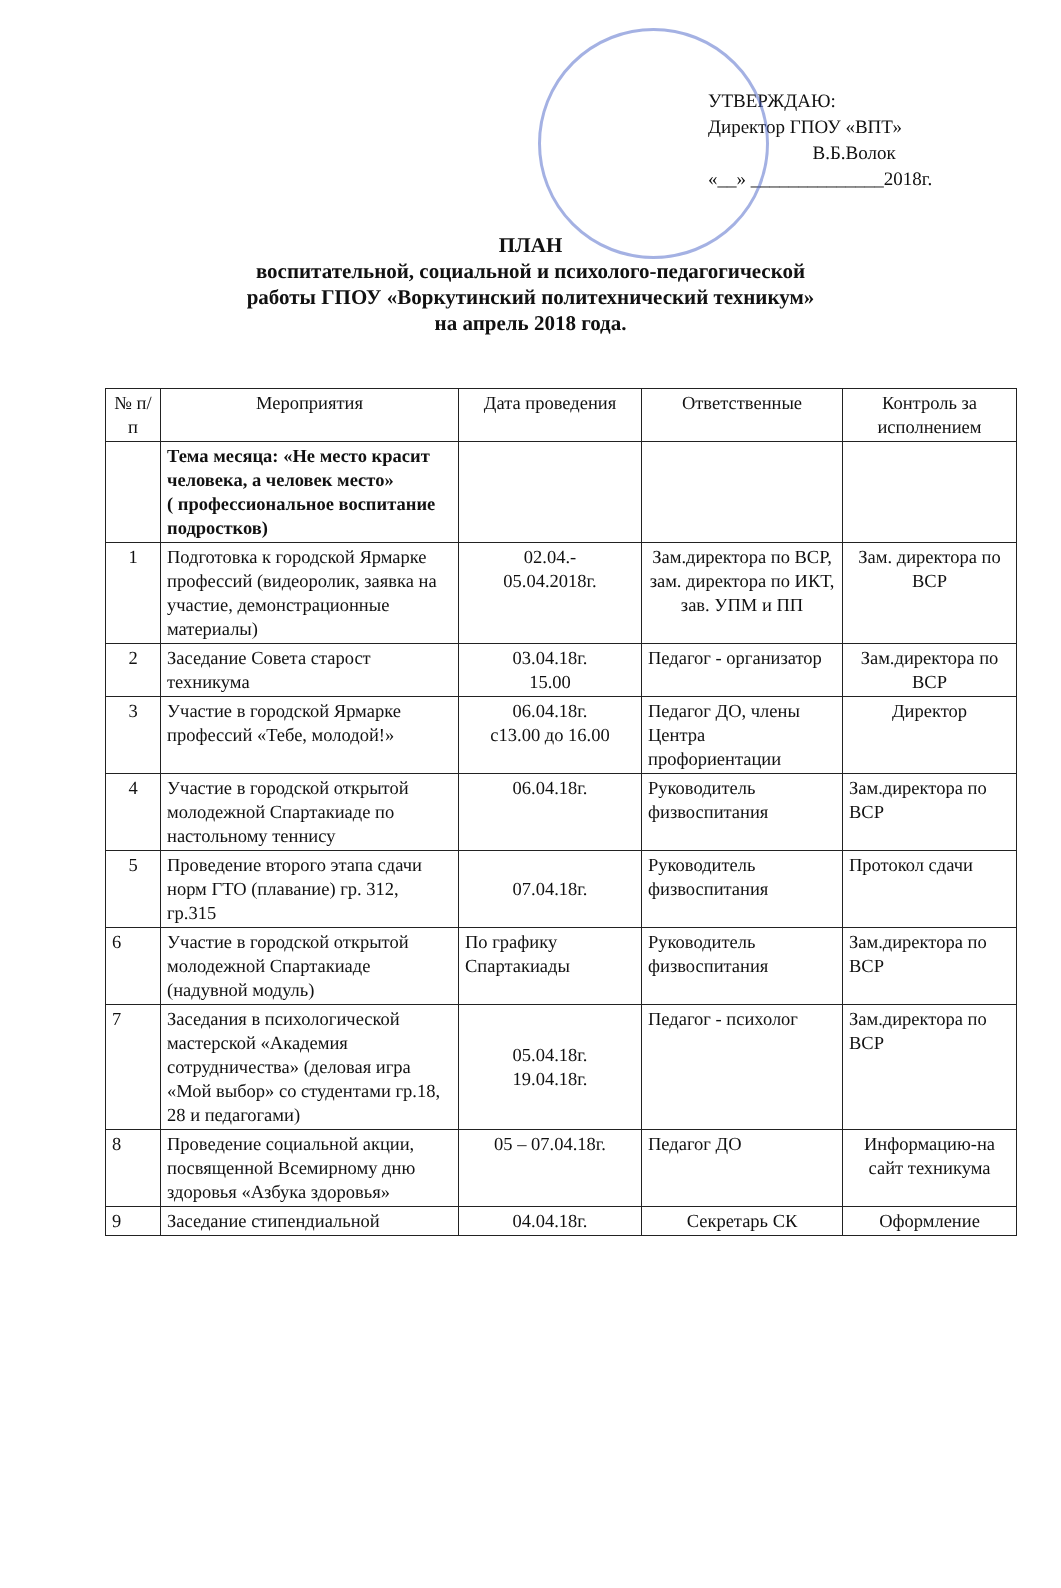УТВЕРЖДАЮ:
Директор ГПОУ «ВПТ»
В.Б.Волок
«__» ______________2018г.
ПЛАН
воспитательной, социальной и психолого-педагогической
работы ГПОУ «Воркутинский политехнический техникум»
на апрель 2018 года.
| № п/п | Мероприятия | Дата проведения | Ответственные | Контроль за исполнением |
| --- | --- | --- | --- | --- |
| | Тема месяца: «Не место красит человека, а человек место» ( профессиональное воспитание подростков) | | | |
| 1 | Подготовка к городской Ярмарке профессий (видеоролик, заявка на участие, демонстрационные материалы) | 02.04.- 05.04.2018г. | Зам.директора по ВСР, зам. директора по ИКТ, зав. УПМ и ПП | Зам. директора по ВСР |
| 2 | Заседание Совета старост техникума | 03.04.18г. 15.00 | Педагог - организатор | Зам.директора по ВСР |
| 3 | Участие в городской Ярмарке профессий «Тебе, молодой!» | 06.04.18г. с13.00 до 16.00 | Педагог ДО, члены Центра профориентации | Директор |
| 4 | Участие в городской открытой молодежной Спартакиаде по настольному теннису | 06.04.18г. | Руководитель физвоспитания | Зам.директора по ВСР |
| 5 | Проведение второго этапа сдачи норм ГТО (плавание) гр. 312, гр.315 | 07.04.18г. | Руководитель физвоспитания | Протокол сдачи |
| 6 | Участие в городской открытой молодежной Спартакиаде (надувной модуль) | По графику Спартакиады | Руководитель физвоспитания | Зам.директора по ВСР |
| 7 | Заседания в психологической мастерской «Академия сотрудничества» (деловая игра «Мой выбор» со студентами гр.18, 28 и педагогами) | 05.04.18г. 19.04.18г. | Педагог - психолог | Зам.директора по ВСР |
| 8 | Проведение социальной акции, посвященной Всемирному дню здоровья «Азбука здоровья» | 05 – 07.04.18г. | Педагог ДО | Информацию-на сайт техникума |
| 9 | Заседание стипендиальной | 04.04.18г. | Секретарь СК | Оформление |